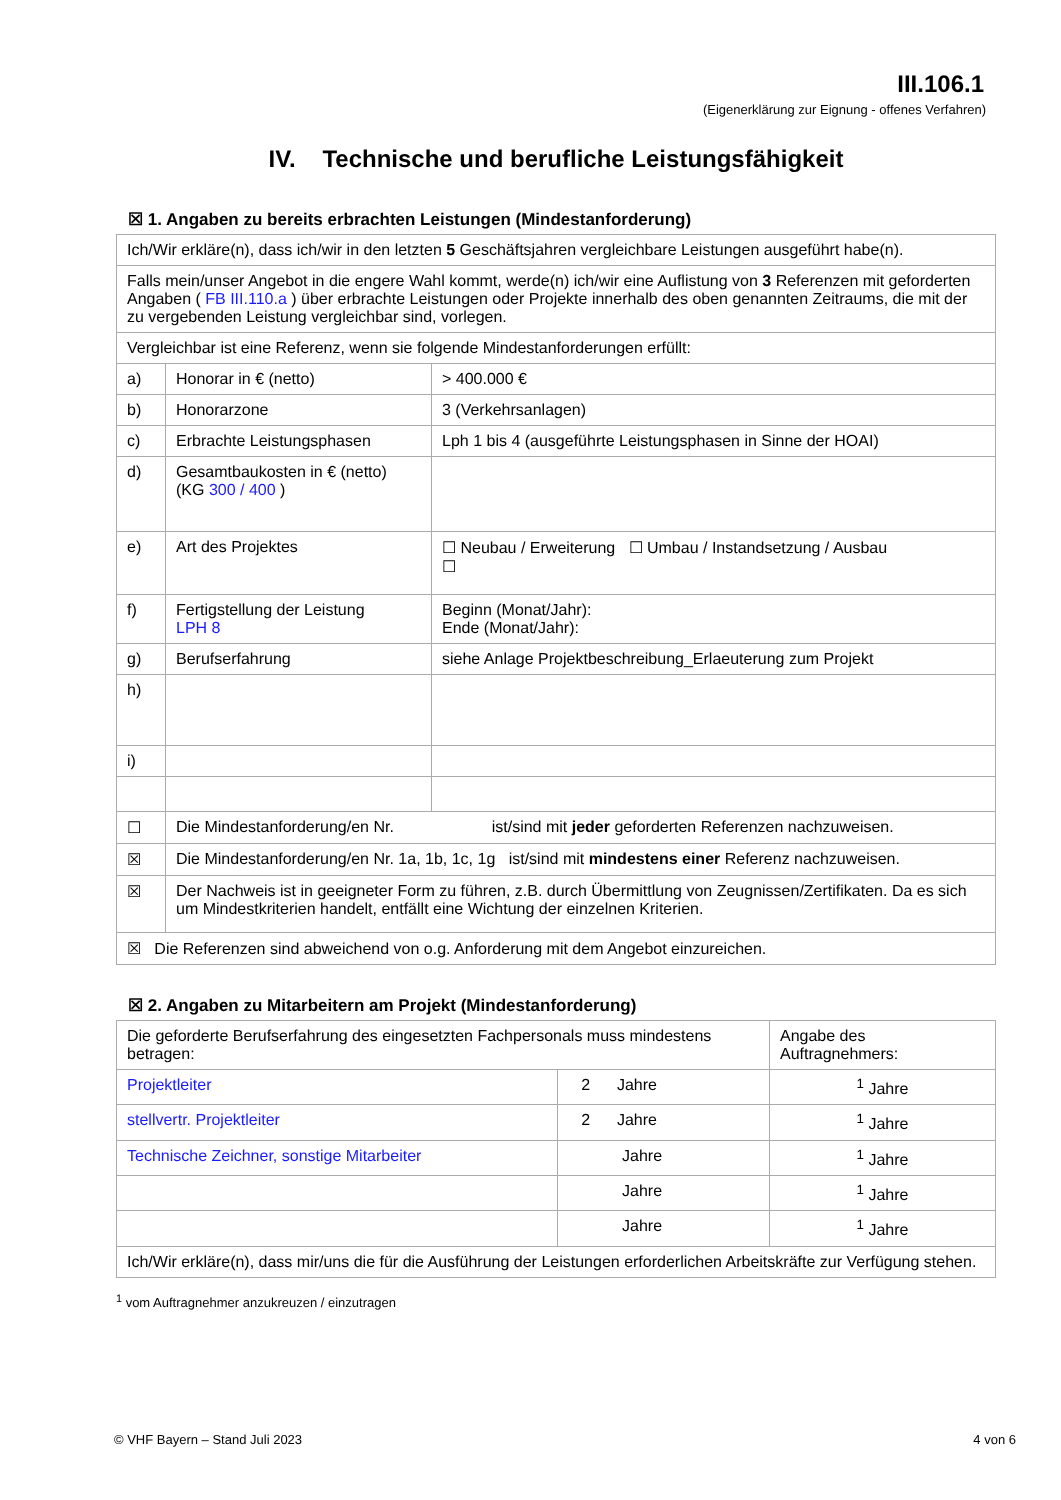III.106.1
(Eigenerklärung zur Eignung - offenes Verfahren)
IV. Technische und berufliche Leistungsfähigkeit
☒ 1. Angaben zu bereits erbrachten Leistungen (Mindestanforderung)
| Ich/Wir erkläre(n), dass ich/wir in den letzten 5 Geschäftsjahren vergleichbare Leistungen ausgeführt habe(n). | | |
| Falls mein/unser Angebot in die engere Wahl kommt, werde(n) ich/wir eine Auflistung von 3 Referenzen mit geforderten Angaben ( FB III.110.a ) über erbrachte Leistungen oder Projekte innerhalb des oben genannten Zeitraums, die mit der zu vergebenden Leistung vergleichbar sind, vorlegen. | | |
| Vergleichbar ist eine Referenz, wenn sie folgende Mindestanforderungen erfüllt: | | |
| a) | Honorar in € (netto) | > 400.000 € |
| b) | Honorarzone | 3 (Verkehrsanlagen) |
| c) | Erbrachte Leistungsphasen | Lph 1 bis 4 (ausgeführte Leistungsphasen in Sinne der HOAI) |
| d) | Gesamtbaukosten in € (netto) (KG 300 / 400 ) | |
| e) | Art des Projektes | ☐ Neubau / Erweiterung ☐ Umbau / Instandsetzung / Ausbau ☐ |
| f) | Fertigstellung der Leistung LPH 8 | Beginn (Monat/Jahr): Ende (Monat/Jahr): |
| g) | Berufserfahrung | siehe Anlage Projektbeschreibung_Erlaeuterung zum Projekt |
| h) | | |
| i) | | |
| ☐ | Die Mindestanforderung/en Nr. ist/sind mit jeder geforderten Referenzen nachzuweisen. | |
| ☒ | Die Mindestanforderung/en Nr. 1a, 1b, 1c, 1g ist/sind mit mindestens einer Referenz nachzuweisen. | |
| ☒ | Der Nachweis ist in geeigneter Form zu führen, z.B. durch Übermittlung von Zeugnissen/Zertifikaten. Da es sich um Mindestkriterien handelt, entfällt eine Wichtung der einzelnen Kriterien. | |
| ☒ Die Referenzen sind abweichend von o.g. Anforderung mit dem Angebot einzureichen. | | |
☒ 2. Angaben zu Mitarbeitern am Projekt (Mindestanforderung)
| Die geforderte Berufserfahrung des eingesetzten Fachpersonals muss mindestens betragen: | | Angabe des Auftragnehmers: |
| Projektleiter | 2 Jahre | <sup>1</sup> Jahre |
| stellvertr. Projektleiter | 2 Jahre | <sup>1</sup> Jahre |
| Technische Zeichner, sonstige Mitarbeiter | Jahre | <sup>1</sup> Jahre |
| | Jahre | <sup>1</sup> Jahre |
| | Jahre | <sup>1</sup> Jahre |
| Ich/Wir erkläre(n), dass mir/uns die für die Ausführung der Leistungen erforderlichen Arbeitskräfte zur Verfügung stehen. | | |
<sup>1</sup> vom Auftragnehmer anzukreuzen / einzutragen
© VHF Bayern – Stand Juli 2023 4 von 6